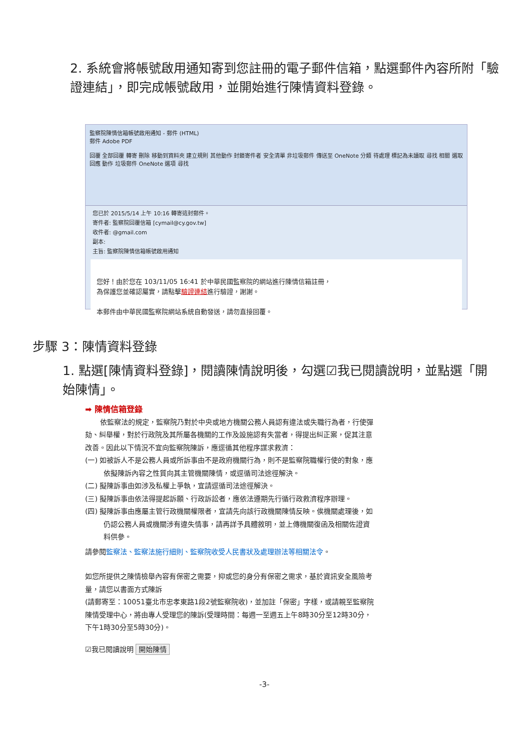2. 系統會將帳號啟用通知寄到您註冊的電子郵件信箱，點選郵件內容所附「驗證連結」，即完成帳號啟用，並開始進行陳情資料登錄。
監察院陳情信箱帳號啟用通知 - 郵件 (HTML)
郵件 Adobe PDF
回覆 全部回覆 轉寄 刪除 移動到資料夾 建立規則 其他動作 封鎖寄件者 安全清單 非垃圾郵件 傳送至 OneNote 分類 待處理 標記為未讀取 尋找 相關 選取
回應 動作 垃圾郵件 OneNote 選項 尋找
您已於 2015/5/14 上午 10:16 轉寄這封郵件。
寄件者: 監察院回覆信箱 [cymail@cy.gov.tw]
收件者: @gmail.com
副本:
主旨: 監察院陳情信箱帳號啟用通知
您好！由於您在 103/11/05 16:41 於中華民國監察院的網站進行陳情信箱註冊，
為保護您並確認屬實，請點擊驗證連結進行驗證，謝謝。
本郵件由中華民國監察院網站系統自動發送，請勿直接回覆。
步驟 3：陳情資料登錄
1. 點選[陳情資料登錄]，閱讀陳情說明後，勾選☑我已閱讀說明，並點選「開始陳情」。
➡ 陳情信箱登錄
依監察法的規定，監察院乃對於中央或地方機關公務人員認有違法或失職行為者，行使彈劾、糾舉權，對於行政院及其所屬各機關的工作及設施認有失當者，得提出糾正案，促其注意改善。因此以下情況不宜向監察院陳訴，應逕循其他程序謀求救濟：
(一) 如被訴人不是公務人員或所訴事由不是政府機關行為，則不是監察院職權行使的對象，應依擬陳訴內容之性質向其主管機關陳情，或逕循司法途徑解決。
(二) 擬陳訴事由如涉及私權上爭執，宜請逕循司法途徑解決。
(三) 擬陳訴事由依法得提起訴願、行政訴訟者，應依法遵期先行循行政救濟程序辦理。
(四) 擬陳訴事由應屬主管行政機關權限者，宜請先向該行政機關陳情反映。俟機關處理後，如仍認公務人員或機關涉有違失情事，請再詳予具體敘明，並上傳機關復函及相關佐證資料供參。
請參閱監察法、監察法施行細則、監察院收受人民書狀及處理辦法等相關法令。
如您所提供之陳情檢舉內容有保密之需要，抑或您的身分有保密之需求，基於資訊安全風險考量，請您以書面方式陳訴
(請郵寄至：10051臺北市忠孝東路1段2號監察院收)，並加註「保密」字樣，或請親至監察院陳情受理中心，將由專人受理您的陳訴(受理時間：每週一至週五上午8時30分至12時30分，下午1時30分至5時30分)。
☑我已閱讀說明 開始陳情
-3-